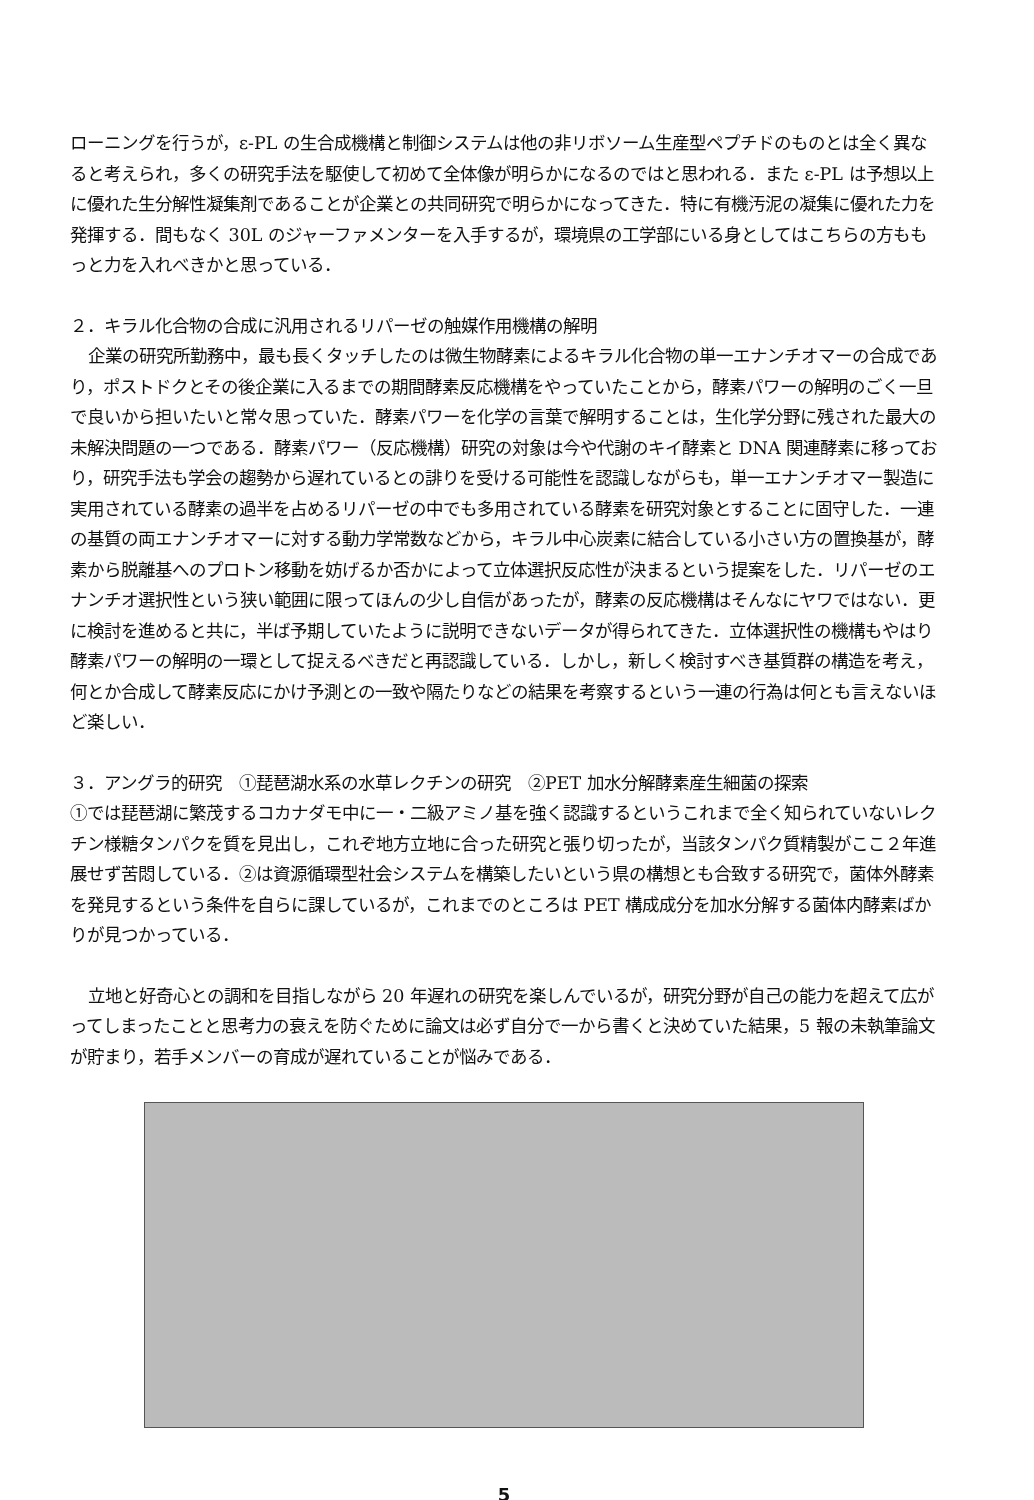ローニングを行うが，ε-PL の生合成機構と制御システムは他の非リボソーム生産型ペプチドのものとは全く異なると考えられ，多くの研究手法を駆使して初めて全体像が明らかになるのではと思われる．また ε-PL は予想以上に優れた生分解性凝集剤であることが企業との共同研究で明らかになってきた．特に有機汚泥の凝集に優れた力を発揮する．間もなく 30L のジャーファメンターを入手するが，環境県の工学部にいる身としてはこちらの方ももっと力を入れべきかと思っている．
２．キラル化合物の合成に汎用されるリパーゼの触媒作用機構の解明
企業の研究所勤務中，最も長くタッチしたのは微生物酵素によるキラル化合物の単一エナンチオマーの合成であり，ポストドクとその後企業に入るまでの期間酵素反応機構をやっていたことから，酵素パワーの解明のごく一旦で良いから担いたいと常々思っていた．酵素パワーを化学の言葉で解明することは，生化学分野に残された最大の未解決問題の一つである．酵素パワー（反応機構）研究の対象は今や代謝のキイ酵素と DNA 関連酵素に移っており，研究手法も学会の趨勢から遅れているとの誹りを受ける可能性を認識しながらも，単一エナンチオマー製造に実用されている酵素の過半を占めるリパーゼの中でも多用されている酵素を研究対象とすることに固守した．一連の基質の両エナンチオマーに対する動力学常数などから，キラル中心炭素に結合している小さい方の置換基が，酵素から脱離基へのプロトン移動を妨げるか否かによって立体選択反応性が決まるという提案をした．リパーゼのエナンチオ選択性という狭い範囲に限ってほんの少し自信があったが，酵素の反応機構はそんなにヤワではない．更に検討を進めると共に，半ば予期していたように説明できないデータが得られてきた．立体選択性の機構もやはり酵素パワーの解明の一環として捉えるべきだと再認識している．しかし，新しく検討すべき基質群の構造を考え，何とか合成して酵素反応にかけ予測との一致や隔たりなどの結果を考察するという一連の行為は何とも言えないほど楽しい．
３．アングラ的研究　①琵琶湖水系の水草レクチンの研究　②PET 加水分解酵素産生細菌の探索
①では琵琶湖に繁茂するコカナダモ中に一・二級アミノ基を強く認識するというこれまで全く知られていないレクチン様糖タンパクを質を見出し，これぞ地方立地に合った研究と張り切ったが，当該タンパク質精製がここ２年進展せず苦悶している．②は資源循環型社会システムを構築したいという県の構想とも合致する研究で，菌体外酵素を発見するという条件を自らに課しているが，これまでのところは PET 構成成分を加水分解する菌体内酵素ばかりが見つかっている．
立地と好奇心との調和を目指しながら 20 年遅れの研究を楽しんでいるが，研究分野が自己の能力を超えて広がってしまったことと思考力の衰えを防ぐために論文は必ず自分で一から書くと決めていた結果，5 報の未執筆論文が貯まり，若手メンバーの育成が遅れていることが悩みである．
5